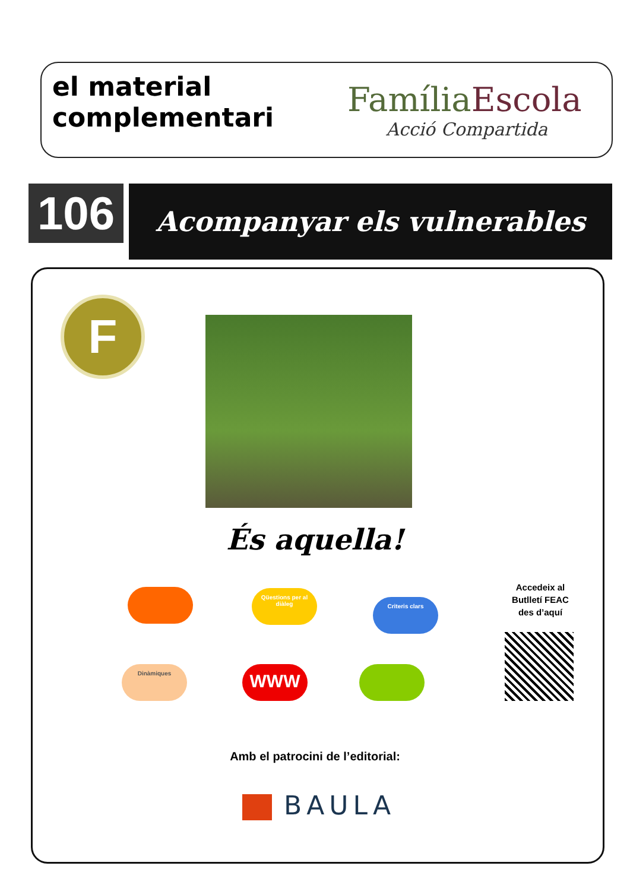el material complementari
FamíliaEscola
Acció Compartida
106 Acompanyar els vulnerables
F
És aquella!
Qüestions per al diàleg
Criteris clars
Dinàmiques WWW
Accedeix al Butlletí FEAC des d’aquí
Amb el patrocini de l’editorial:
BAULA